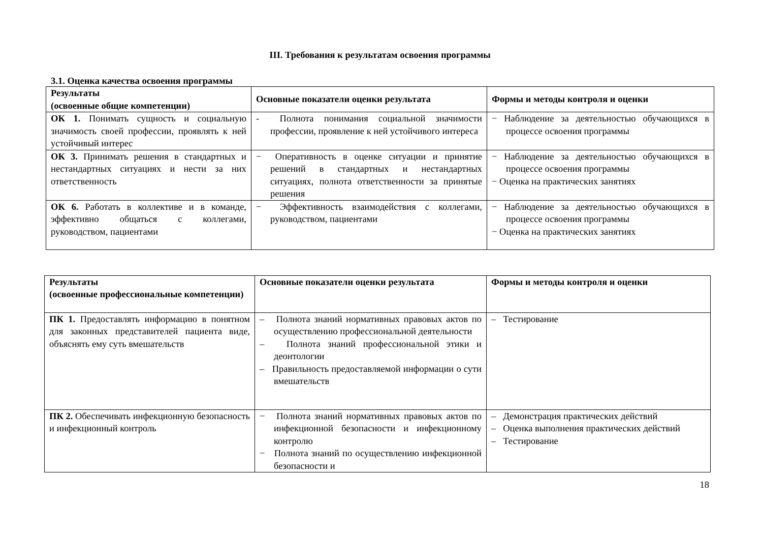III. Требования к результатам освоения программы
3.1. Оценка качества освоения программы
| Результаты (освоенные общие компетенции) | Основные показатели оценки результата | Формы и методы контроля и оценки |
| --- | --- | --- |
| ОК 1. Понимать сущность и социальную значимость своей профессии, проявлять к ней устойчивый интерес | - Полнота понимания социальной значимости профессии, проявление к ней устойчивого интереса | − Наблюдение за деятельностью обучающихся в процессе освоения программы |
| ОК 3. Принимать решения в стандартных и нестандартных ситуациях и нести за них ответственность | − Оперативность в оценке ситуации и принятие решений в стандартных и нестандартных ситуациях, полнота ответственности за принятые решения | − Наблюдение за деятельностью обучающихся в процессе освоения программы − Оценка на практических занятиях |
| ОК 6. Работать в коллективе и в команде, эффективно общаться с коллегами, руководством, пациентами | − Эффективность взаимодействия с коллегами, руководством, пациентами | − Наблюдение за деятельностью обучающихся в процессе освоения программы − Оценка на практических занятиях |
| Результаты (освоенные профессиональные компетенции) | Основные показатели оценки результата | Формы и методы контроля и оценки |
| --- | --- | --- |
| ПК 1. Предоставлять информацию в понятном для законных представителей пациента виде, объяснять ему суть вмешательств | – Полнота знаний нормативных правовых актов по осуществлению профессиональной деятельности – Полнота знаний профессиональной этики и деонтологии – Правильность предоставляемой информации о сути вмешательств | – Тестирование |
| ПК 2. Обеспечивать инфекционную безопасность и инфекционный контроль | − Полнота знаний нормативных правовых актов по инфекционной безопасности и инфекционному контролю − Полнота знаний по осуществлению инфекционной безопасности и | – Демонстрация практических действий – Оценка выполнения практических действий – Тестирование |
18